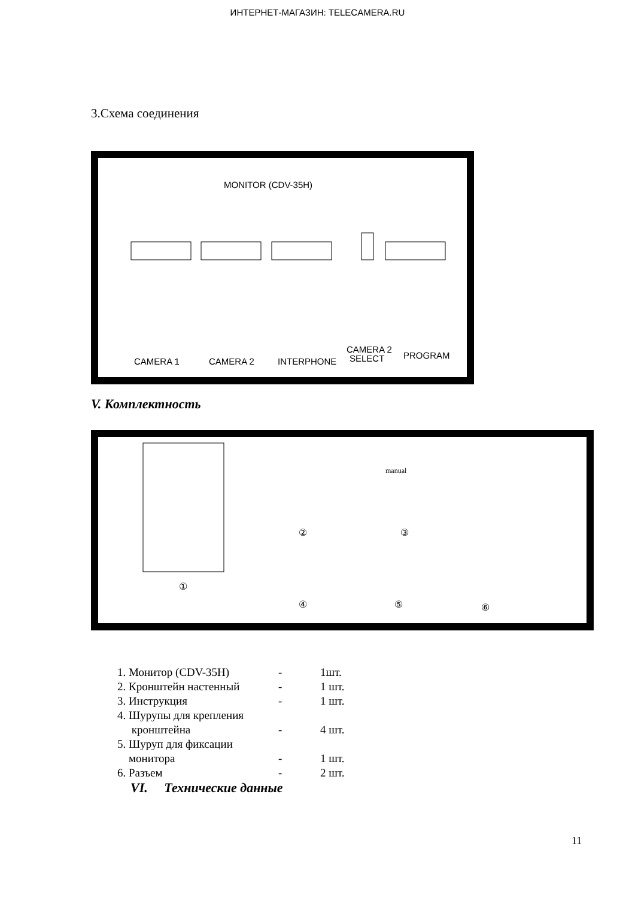ИНТЕРНЕТ-МАГАЗИН: TELECAMERA.RU
3.Схема соединения
MONITOR (CDV-35H)
CAMERA 1
CAMERA 2
INTERPHONE
CAMERA 2
SELECT
PROGRAM
V. Комплектность
①
②
③
④
⑤
⑥
manual
1. Монитор (CDV-35H) - 1шт.
2. Кронштейн настенный - 1 шт.
3. Инструкция - 1 шт.
4. Шурупы для крепления
кронштейна - 4 шт.
5. Шуруп для фиксации
монитора - 1 шт.
6. Разъем - 2 шт.
VI. Технические данные
11